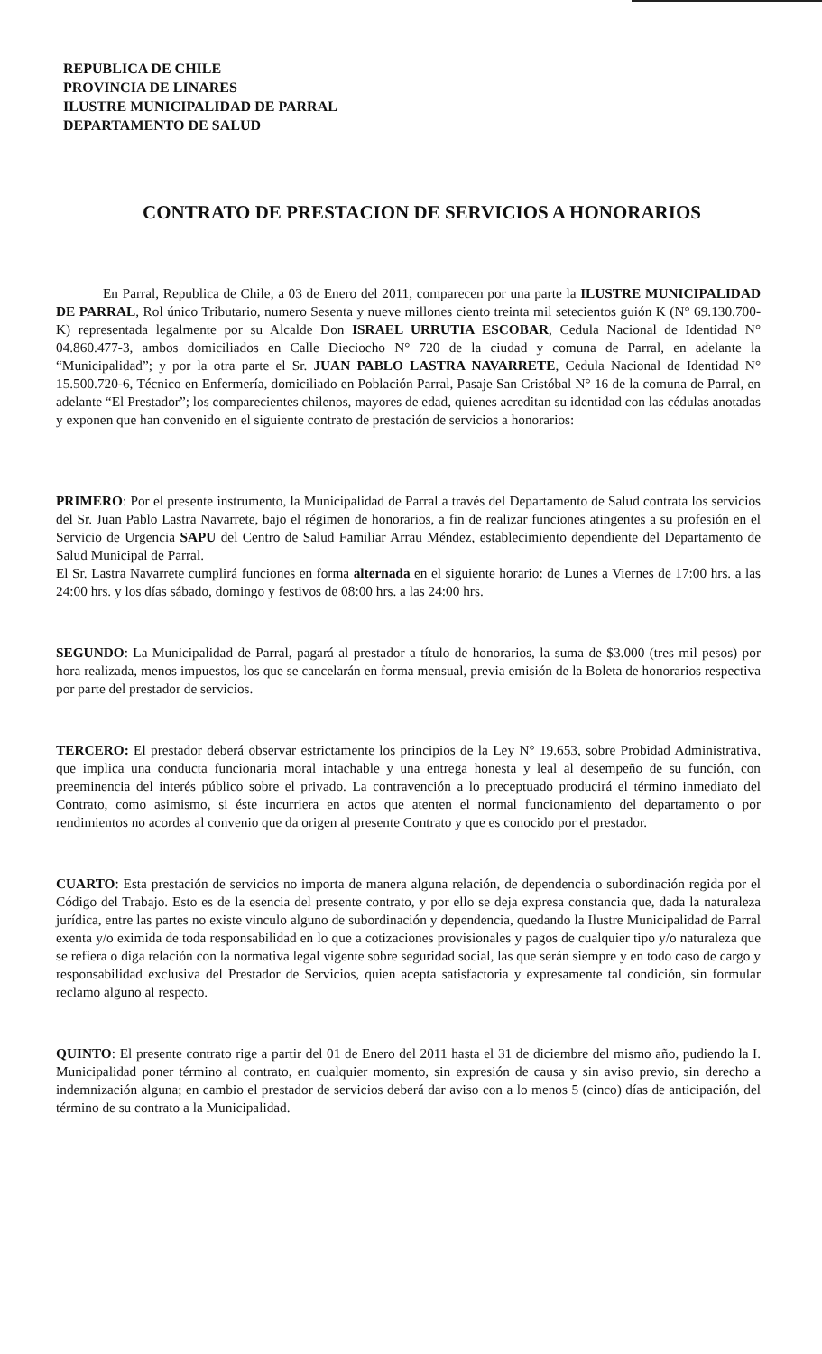REPUBLICA DE CHILE
PROVINCIA DE LINARES
ILUSTRE MUNICIPALIDAD DE PARRAL
DEPARTAMENTO DE SALUD
CONTRATO DE PRESTACION DE SERVICIOS A HONORARIOS
En Parral, Republica de Chile, a 03 de Enero del 2011, comparecen por una parte la ILUSTRE MUNICIPALIDAD DE PARRAL, Rol único Tributario, numero Sesenta y nueve millones ciento treinta mil setecientos guión K (N° 69.130.700-K) representada legalmente por su Alcalde Don ISRAEL URRUTIA ESCOBAR, Cedula Nacional de Identidad N° 04.860.477-3, ambos domiciliados en Calle Dieciocho N° 720 de la ciudad y comuna de Parral, en adelante la “Municipalidad”; y por la otra parte el Sr. JUAN PABLO LASTRA NAVARRETE, Cedula Nacional de Identidad N° 15.500.720-6, Técnico en Enfermería, domiciliado en Población Parral, Pasaje San Cristóbal N° 16 de la comuna de Parral, en adelante “El Prestador”; los comparecientes chilenos, mayores de edad, quienes acreditan su identidad con las cédulas anotadas y exponen que han convenido en el siguiente contrato de prestación de servicios a honorarios:
PRIMERO: Por el presente instrumento, la Municipalidad de Parral a través del Departamento de Salud contrata los servicios del Sr. Juan Pablo Lastra Navarrete, bajo el régimen de honorarios, a fin de realizar funciones atingentes a su profesión en el Servicio de Urgencia SAPU del Centro de Salud Familiar Arrau Méndez, establecimiento dependiente del Departamento de Salud Municipal de Parral.
El Sr. Lastra Navarrete cumplirá funciones en forma alternada en el siguiente horario: de Lunes a Viernes de 17:00 hrs. a las 24:00 hrs. y los días sábado, domingo y festivos de 08:00 hrs. a las 24:00 hrs.
SEGUNDO: La Municipalidad de Parral, pagará al prestador a título de honorarios, la suma de $3.000 (tres mil pesos) por hora realizada, menos impuestos, los que se cancelarán en forma mensual, previa emisión de la Boleta de honorarios respectiva por parte del prestador de servicios.
TERCERO: El prestador deberá observar estrictamente los principios de la Ley N° 19.653, sobre Probidad Administrativa, que implica una conducta funcionaria moral intachable y una entrega honesta y leal al desempeño de su función, con preeminencia del interés público sobre el privado. La contravención a lo preceptuado producirá el término inmediato del Contrato, como asimismo, si éste incurriera en actos que atenten el normal funcionamiento del departamento o por rendimientos no acordes al convenio que da origen al presente Contrato y que es conocido por el prestador.
CUARTO: Esta prestación de servicios no importa de manera alguna relación, de dependencia o subordinación regida por el Código del Trabajo. Esto es de la esencia del presente contrato, y por ello se deja expresa constancia que, dada la naturaleza jurídica, entre las partes no existe vinculo alguno de subordinación y dependencia, quedando la Ilustre Municipalidad de Parral exenta y/o eximida de toda responsabilidad en lo que a cotizaciones provisionales y pagos de cualquier tipo y/o naturaleza que se refiera o diga relación con la normativa legal vigente sobre seguridad social, las que serán siempre y en todo caso de cargo y responsabilidad exclusiva del Prestador de Servicios, quien acepta satisfactoria y expresamente tal condición, sin formular reclamo alguno al respecto.
QUINTO: El presente contrato rige a partir del 01 de Enero del 2011 hasta el 31 de diciembre del mismo año, pudiendo la I. Municipalidad poner término al contrato, en cualquier momento, sin expresión de causa y sin aviso previo, sin derecho a indemnización alguna; en cambio el prestador de servicios deberá dar aviso con a lo menos 5 (cinco) días de anticipación, del término de su contrato a la Municipalidad.